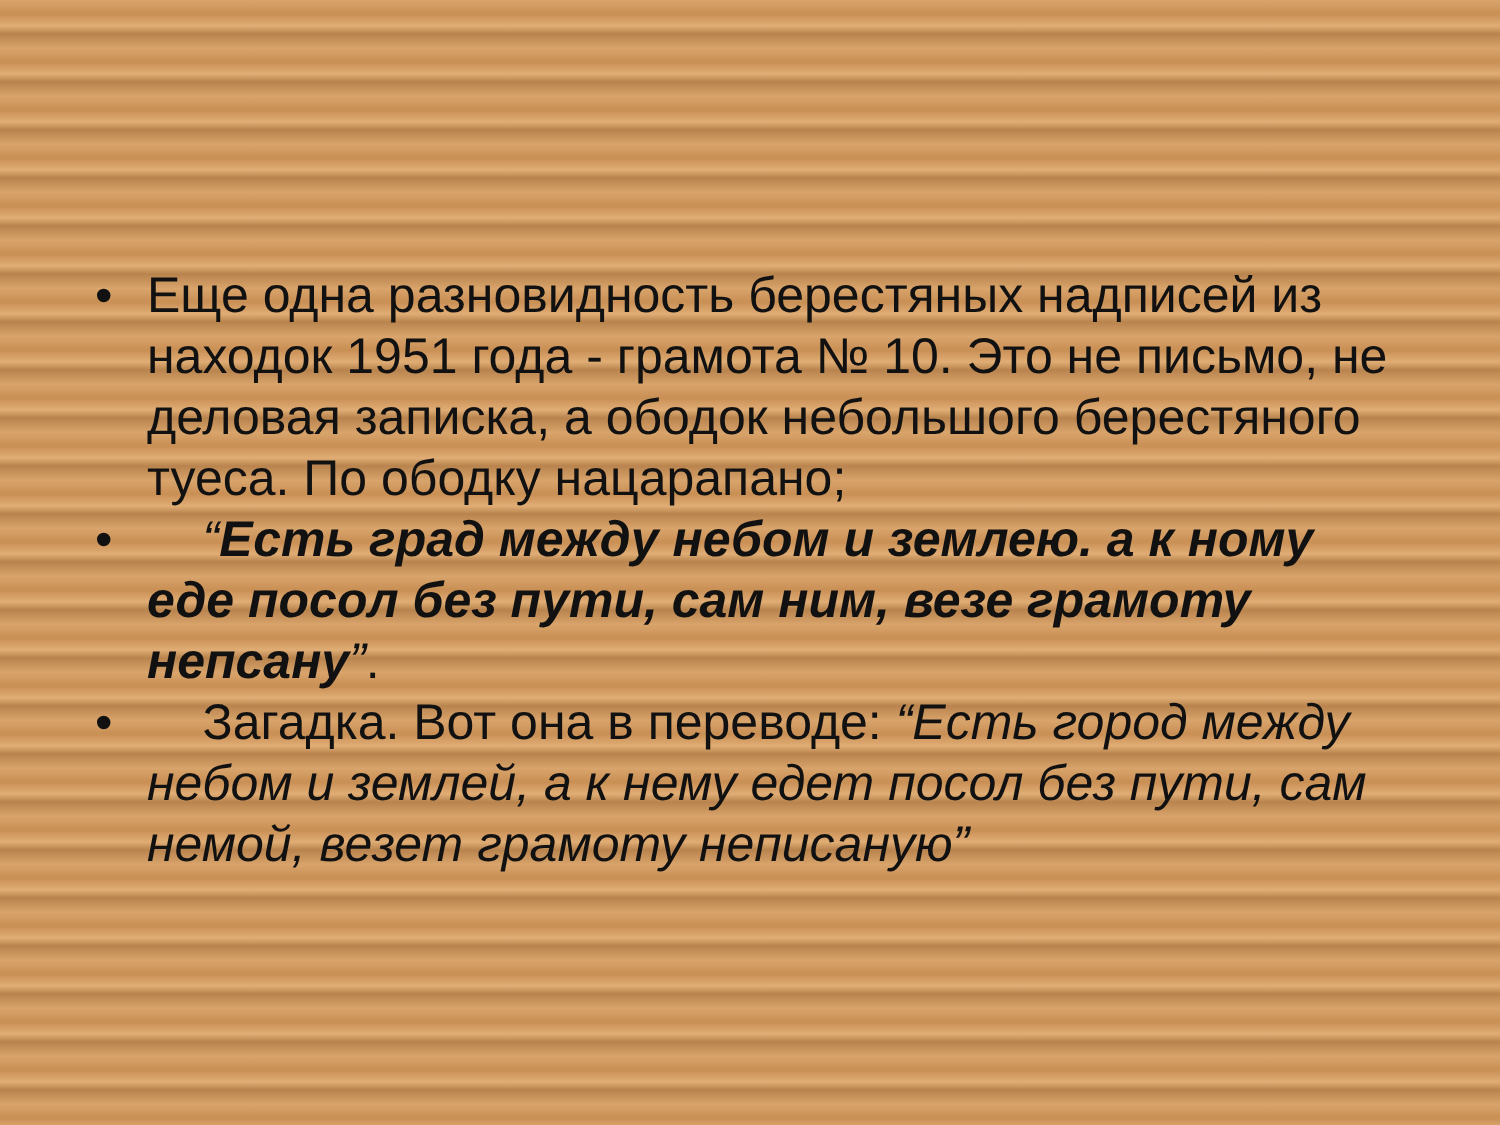• Еще одна разновидность берестяных надписей из находок 1951 года - грамота № 10. Это не письмо, не деловая записка, а ободок небольшого берестяного туеса. По ободку нацарапано;
• “Есть град между небом и землею. а к ному еде посол без пути, сам ним, везе грамоту непсану”.
• Загадка. Вот она в переводе: “Есть город между небом и землей, а к нему едет посол без пути, сам немой, везет грамоту неписаную”